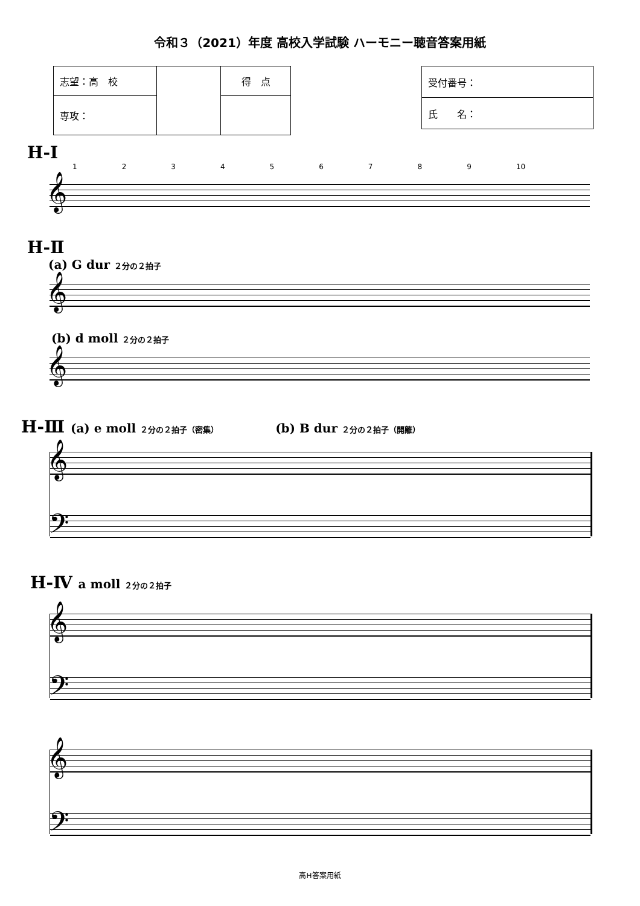令和３（2021）年度 高校入学試験 ハーモニー聴音答案用紙
| 志望：高 校 | | 得 点 |
| 専攻： | | |
| 受付番号： |
| 氏 名： |
H-I
123456789 10
𝄞
H-Ⅱ
(a) G dur ２分の２拍子
𝄞
(b) d moll ２分の２拍子
𝄞
H-Ⅲ (a) e moll ２分の２拍子（密集）　　　　　(b) B dur ２分の２拍子（開離）
𝄞
𝄢
H-Ⅳ a moll ２分の２拍子
𝄞
𝄢
𝄞
𝄢
高H答案用紙